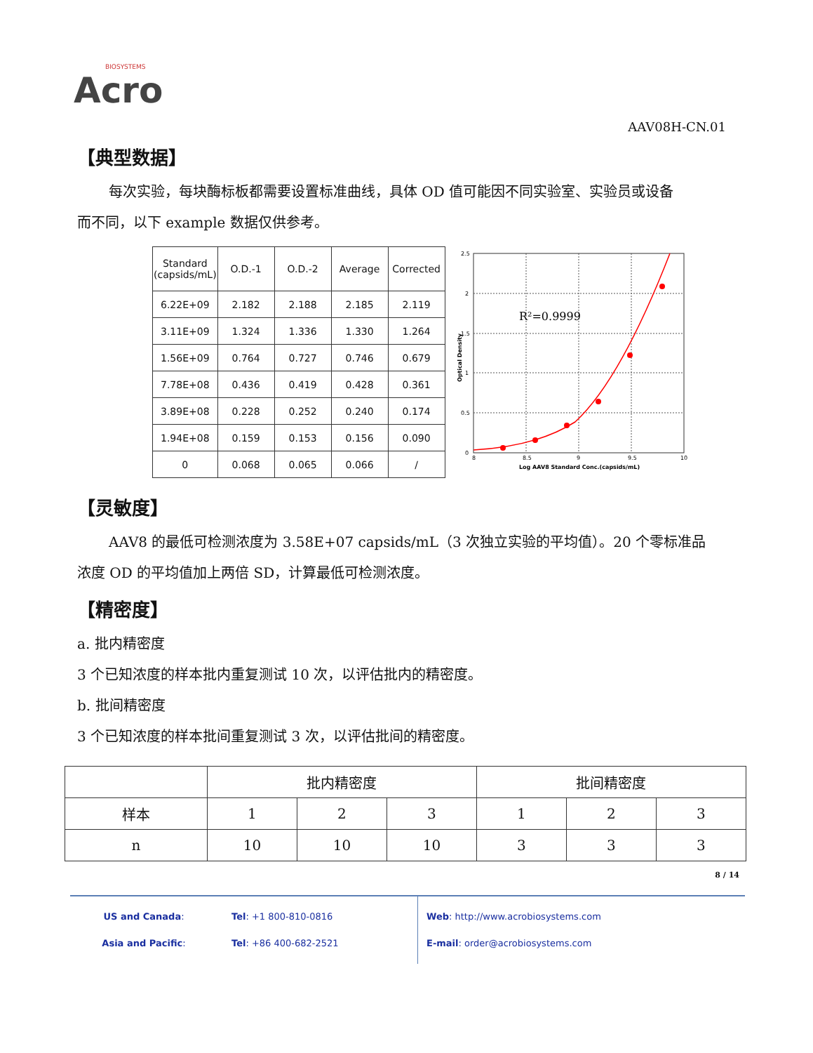BIOSYSTEMS
Acro
AAV08H-CN.01
【典型数据】
每次实验，每块酶标板都需要设置标准曲线，具体 OD 值可能因不同实验室、实验员或设备
而不同，以下 example 数据仅供参考。
| Standard (capsids/mL) | O.D.-1 | O.D.-2 | Average | Corrected |
| 6.22E+09 | 2.182 | 2.188 | 2.185 | 2.119 |
| 3.11E+09 | 1.324 | 1.336 | 1.330 | 1.264 |
| 1.56E+09 | 0.764 | 0.727 | 0.746 | 0.679 |
| 7.78E+08 | 0.436 | 0.419 | 0.428 | 0.361 |
| 3.89E+08 | 0.228 | 0.252 | 0.240 | 0.174 |
| 1.94E+08 | 0.159 | 0.153 | 0.156 | 0.090 |
| 0 | 0.068 | 0.065 | 0.066 | / |
R²=0.9999
2.5
2
1.5
1
0.5
0
8
8.5
9
9.5
10
Log AAV8 Standard Conc.(capsids/mL)
Optical Density
【灵敏度】
AAV8 的最低可检测浓度为 3.58E+07 capsids/mL（3 次独立实验的平均值）。20 个零标准品
浓度 OD 的平均值加上两倍 SD，计算最低可检测浓度。
【精密度】
a. 批内精密度
3 个已知浓度的样本批内重复测试 10 次，以评估批内的精密度。
b. 批间精密度
3 个已知浓度的样本批间重复测试 3 次，以评估批间的精密度。
| | 批内精密度 | | | 批间精密度 | | |
| 样本 | 1 | 2 | 3 | 1 | 2 | 3 |
| n | 10 | 10 | 10 | 3 | 3 | 3 |
8 / 14
US and Canada:
Asia and Pacific:
Tel: +1 800-810-0816
Tel: +86 400-682-2521
Web: http://www.acrobiosystems.com
E-mail: order@acrobiosystems.com